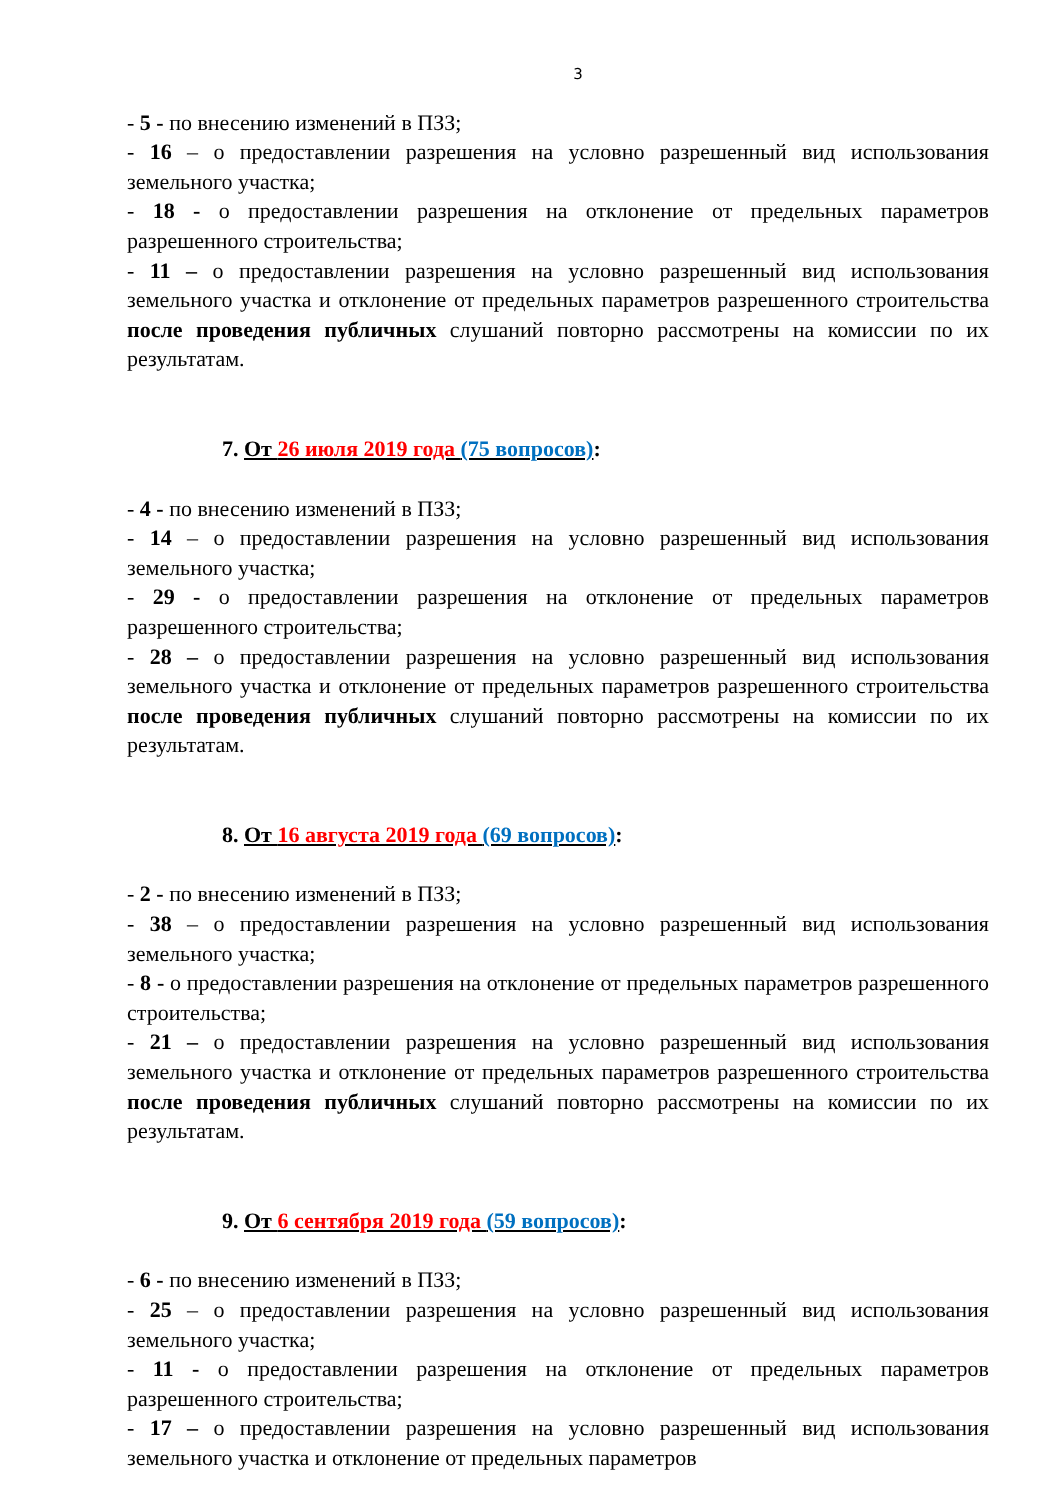3
- 5 - по внесению изменений в ПЗЗ;
- 16 – о предоставлении разрешения на условно разрешенный вид использования земельного участка;
- 18 - о предоставлении разрешения на отклонение от предельных параметров разрешенного строительства;
- 11 – о предоставлении разрешения на условно разрешенный вид использования земельного участка и отклонение от предельных параметров разрешенного строительства после проведения публичных слушаний повторно рассмотрены на комиссии по их результатам.
7. От 26 июля 2019 года (75 вопросов):
- 4 - по внесению изменений в ПЗЗ;
- 14 – о предоставлении разрешения на условно разрешенный вид использования земельного участка;
- 29 - о предоставлении разрешения на отклонение от предельных параметров разрешенного строительства;
- 28 – о предоставлении разрешения на условно разрешенный вид использования земельного участка и отклонение от предельных параметров разрешенного строительства после проведения публичных слушаний повторно рассмотрены на комиссии по их результатам.
8. От 16 августа 2019 года (69 вопросов):
- 2 - по внесению изменений в ПЗЗ;
- 38 – о предоставлении разрешения на условно разрешенный вид использования земельного участка;
- 8 - о предоставлении разрешения на отклонение от предельных параметров разрешенного строительства;
- 21 – о предоставлении разрешения на условно разрешенный вид использования земельного участка и отклонение от предельных параметров разрешенного строительства после проведения публичных слушаний повторно рассмотрены на комиссии по их результатам.
9. От 6 сентября 2019 года (59 вопросов):
- 6 - по внесению изменений в ПЗЗ;
- 25 – о предоставлении разрешения на условно разрешенный вид использования земельного участка;
- 11 - о предоставлении разрешения на отклонение от предельных параметров разрешенного строительства;
- 17 – о предоставлении разрешения на условно разрешенный вид использования земельного участка и отклонение от предельных параметров